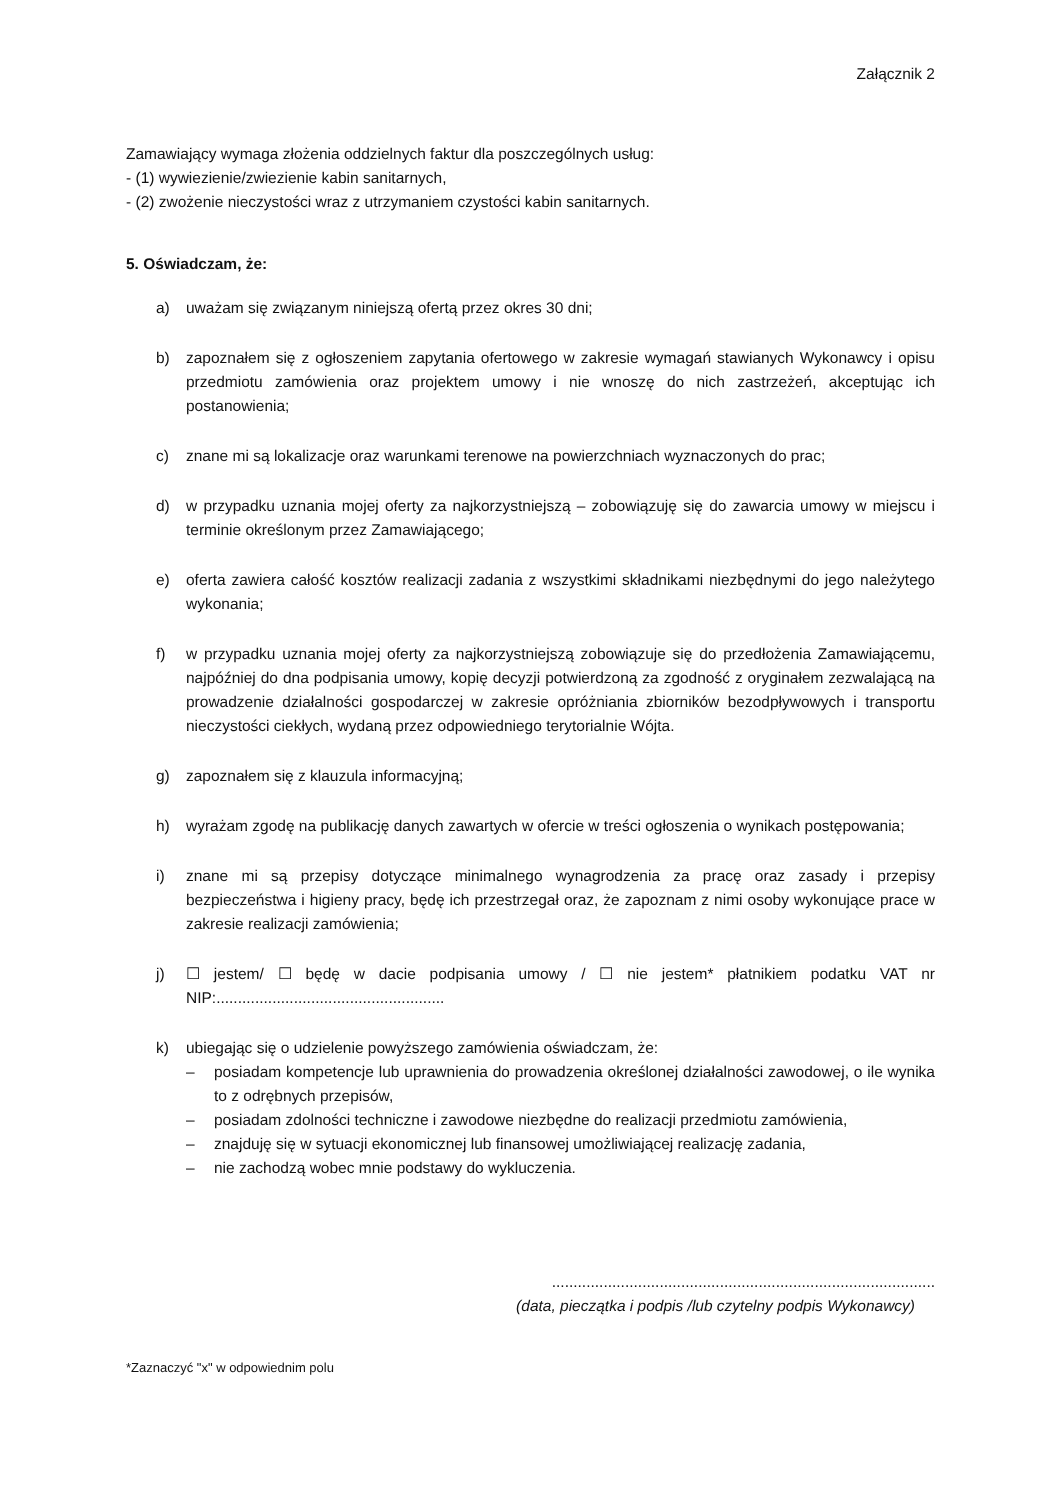Załącznik 2
Zamawiający wymaga złożenia oddzielnych faktur dla poszczególnych usług:
- (1) wywiezienie/zwiezienie kabin sanitarnych,
- (2) zwożenie nieczystości wraz z utrzymaniem czystości kabin sanitarnych.
5. Oświadczam, że:
a) uważam się związanym niniejszą ofertą przez okres 30 dni;
b) zapoznałem się z ogłoszeniem zapytania ofertowego w zakresie wymagań stawianych Wykonawcy i opisu przedmiotu zamówienia oraz projektem umowy i nie wnoszę do nich zastrzeżeń, akceptując ich postanowienia;
c) znane mi są lokalizacje oraz warunkami terenowe na powierzchniach wyznaczonych do prac;
d) w przypadku uznania mojej oferty za najkorzystniejszą – zobowiązuję się do zawarcia umowy w miejscu i terminie określonym przez Zamawiającego;
e) oferta zawiera całość kosztów realizacji zadania z wszystkimi składnikami niezbędnymi do jego należytego wykonania;
f) w przypadku uznania mojej oferty za najkorzystniejszą zobowiązuje się do przedłożenia Zamawiającemu, najpóźniej do dna podpisania umowy, kopię decyzji potwierdzoną za zgodność z oryginałem zezwalającą na prowadzenie działalności gospodarczej w zakresie opróżniania zbiorników bezodpływowych i transportu nieczystości ciekłych, wydaną przez odpowiedniego terytorialnie Wójta.
g) zapoznałem się z klauzula informacyjną;
h) wyrażam zgodę na publikację danych zawartych w ofercie w treści ogłoszenia o wynikach postępowania;
i) znane mi są przepisy dotyczące minimalnego wynagrodzenia za pracę oraz zasady i przepisy bezpieczeństwa i higieny pracy, będę ich przestrzegał oraz, że zapoznam z nimi osoby wykonujące prace w zakresie realizacji zamówienia;
j) ☐ jestem/ ☐ będę w dacie podpisania umowy / ☐ nie jestem* płatnikiem podatku VAT nr NIP:.....................................................
k) ubiegając się o udzielenie powyższego zamówienia oświadczam, że:
– posiadam kompetencje lub uprawnienia do prowadzenia określonej działalności zawodowej, o ile wynika to z odrębnych przepisów,
– posiadam zdolności techniczne i zawodowe niezbędne do realizacji przedmiotu zamówienia,
– znajduję się w sytuacji ekonomicznej lub finansowej umożliwiającej realizację zadania,
– nie zachodzą wobec mnie podstawy do wykluczenia.
.........................................................................................
(data, pieczątka i podpis /lub czytelny podpis Wykonawcy)
*Zaznaczyć "x" w odpowiednim polu